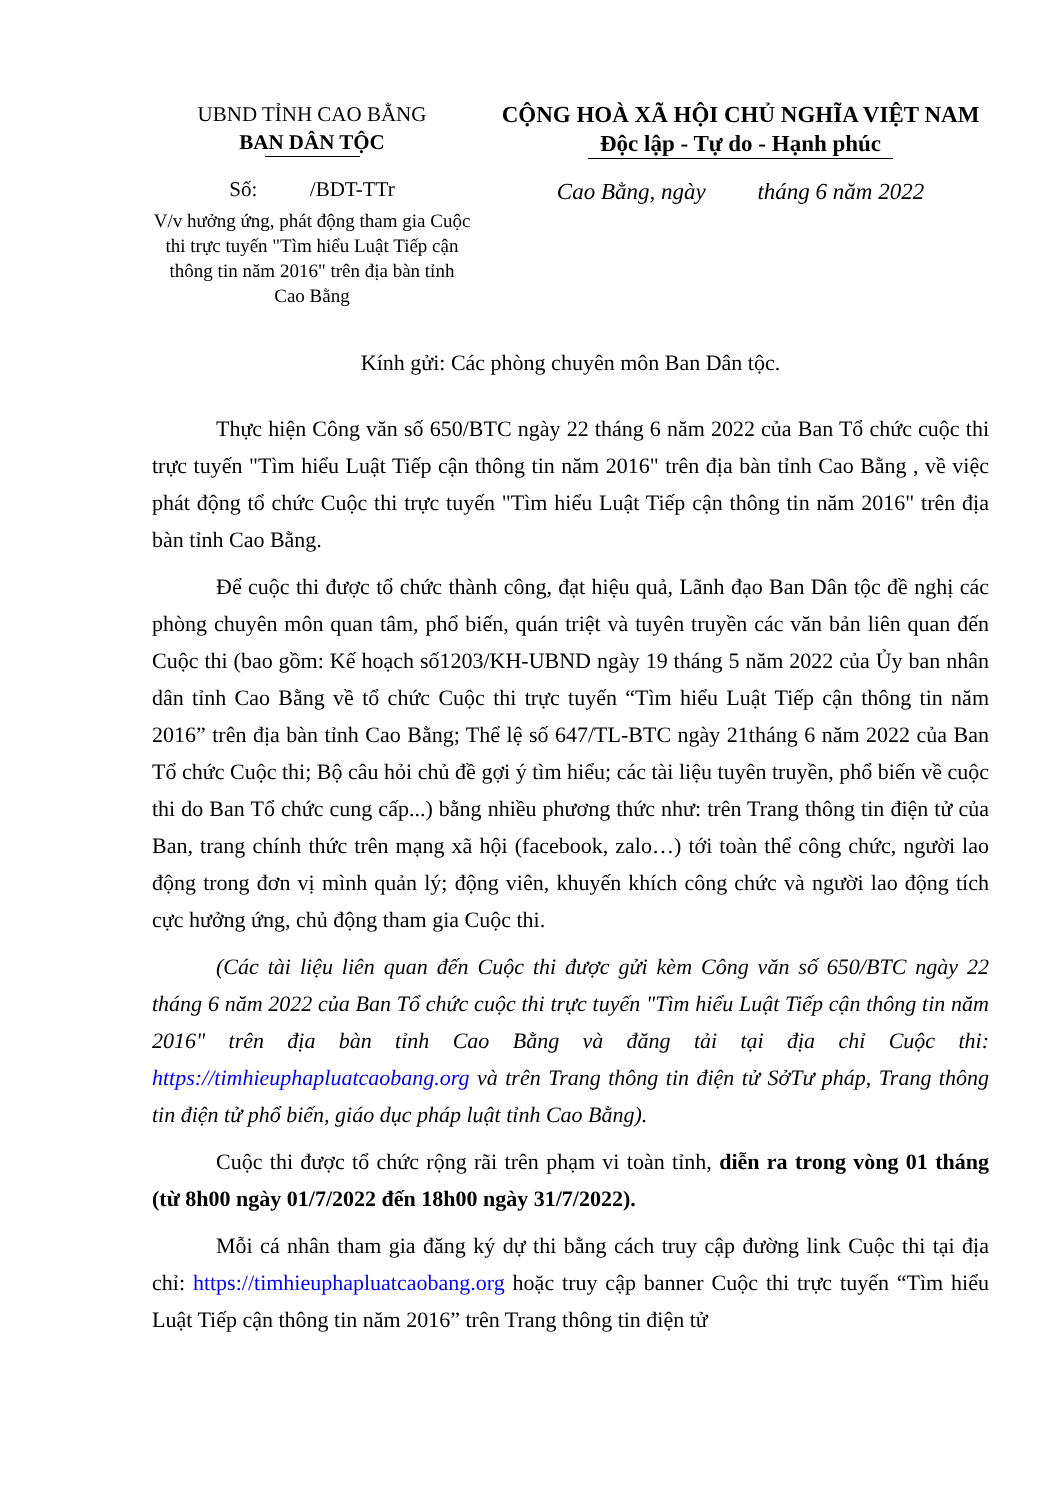UBND TỈNH CAO BẰNG
BAN DÂN TỘC
CỘNG HOÀ XÃ HỘI CHỦ NGHĨA VIỆT NAM
Độc lập - Tự do - Hạnh phúc
Số: /BDT-TTr
V/v hưởng ứng, phát động tham gia Cuộc thi trực tuyến "Tìm hiểu Luật Tiếp cận thông tin năm 2016" trên địa bàn tỉnh Cao Bằng
Cao Bằng, ngày tháng 6 năm 2022
Kính gửi: Các phòng chuyên môn Ban Dân tộc.
Thực hiện Công văn số 650/BTC ngày 22 tháng 6 năm 2022 của Ban Tổ chức cuộc thi trực tuyến "Tìm hiểu Luật Tiếp cận thông tin năm 2016" trên địa bàn tỉnh Cao Bằng , về việc phát động tổ chức Cuộc thi trực tuyến "Tìm hiểu Luật Tiếp cận thông tin năm 2016" trên địa bàn tỉnh Cao Bằng.
Để cuộc thi được tổ chức thành công, đạt hiệu quả, Lãnh đạo Ban Dân tộc đề nghị các phòng chuyên môn quan tâm, phổ biến, quán triệt và tuyên truyền các văn bản liên quan đến Cuộc thi (bao gồm: Kế hoạch số1203/KH-UBND ngày 19 tháng 5 năm 2022 của Ủy ban nhân dân tỉnh Cao Bằng về tổ chức Cuộc thi trực tuyến “Tìm hiểu Luật Tiếp cận thông tin năm 2016” trên địa bàn tỉnh Cao Bằng; Thể lệ số 647/TL-BTC ngày 21tháng 6 năm 2022 của Ban Tổ chức Cuộc thi; Bộ câu hỏi chủ đề gợi ý tìm hiểu; các tài liệu tuyên truyền, phổ biến về cuộc thi do Ban Tổ chức cung cấp...) bằng nhiều phương thức như: trên Trang thông tin điện tử của Ban, trang chính thức trên mạng xã hội (facebook, zalo…) tới toàn thể công chức, người lao động trong đơn vị mình quản lý; động viên, khuyến khích công chức và người lao động tích cực hưởng ứng, chủ động tham gia Cuộc thi.
(Các tài liệu liên quan đến Cuộc thi được gửi kèm Công văn số 650/BTC ngày 22 tháng 6 năm 2022 của Ban Tổ chức cuộc thi trực tuyến "Tìm hiểu Luật Tiếp cận thông tin năm 2016" trên địa bàn tỉnh Cao Bằng và đăng tải tại địa chỉ Cuộc thi: https://timhieuphapluatcaobang.org và trên Trang thông tin điện tử SởTư pháp, Trang thông tin điện tử phổ biến, giáo dục pháp luật tỉnh Cao Bằng).
Cuộc thi được tổ chức rộng rãi trên phạm vi toàn tỉnh, diễn ra trong vòng 01 tháng (từ 8h00 ngày 01/7/2022 đến 18h00 ngày 31/7/2022).
Mỗi cá nhân tham gia đăng ký dự thi bằng cách truy cập đường link Cuộc thi tại địa chỉ: https://timhieuphapluatcaobang.org hoặc truy cập banner Cuộc thi trực tuyến “Tìm hiểu Luật Tiếp cận thông tin năm 2016” trên Trang thông tin điện tử